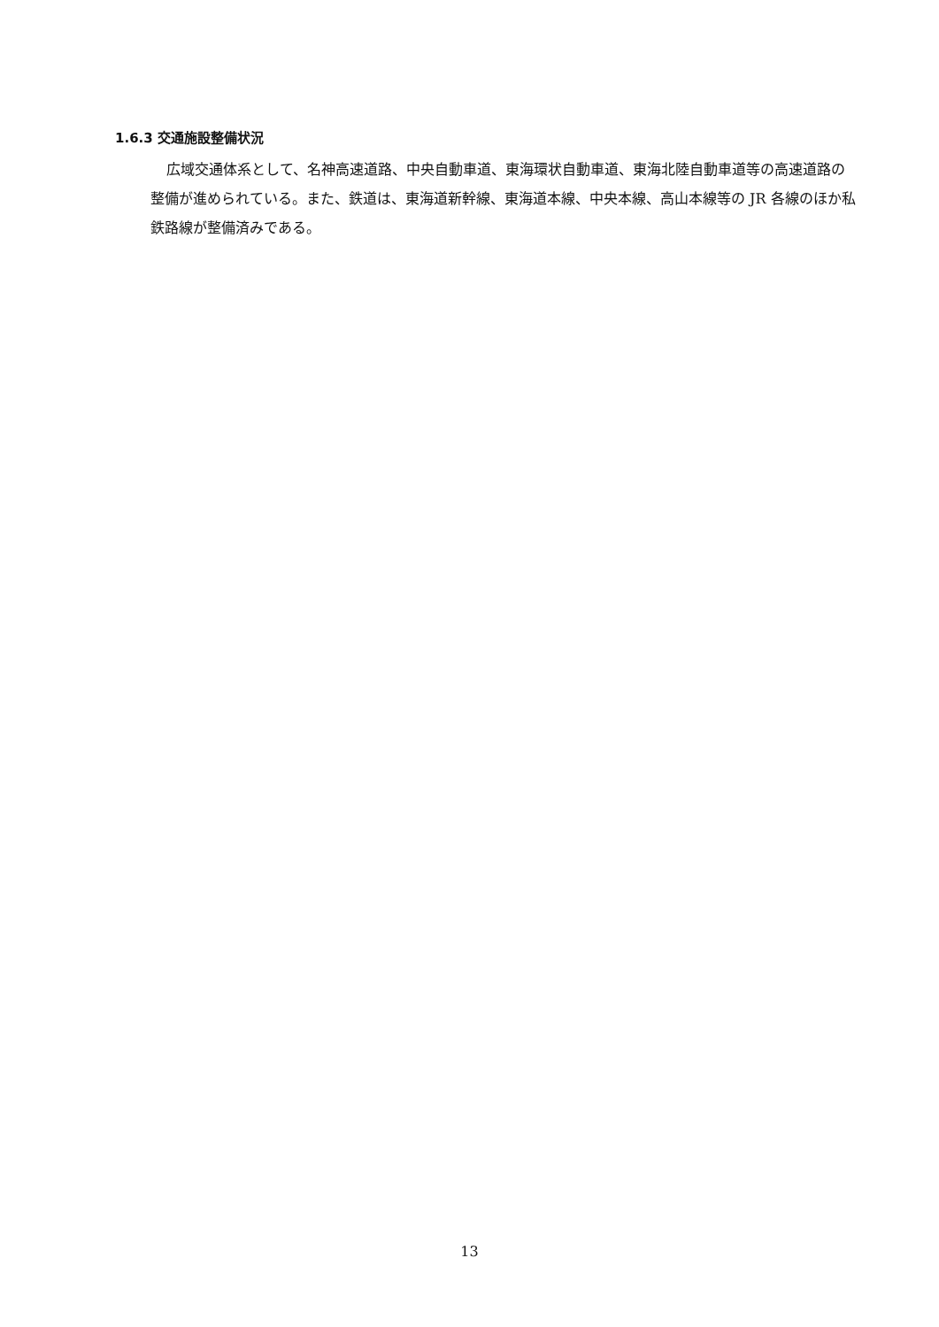1.6.3 交通施設整備状況
広域交通体系として、名神高速道路、中央自動車道、東海環状自動車道、東海北陸自動車道等の高速道路の整備が進められている。また、鉄道は、東海道新幹線、東海道本線、中央本線、高山本線等の JR 各線のほか私鉄路線が整備済みである。
13